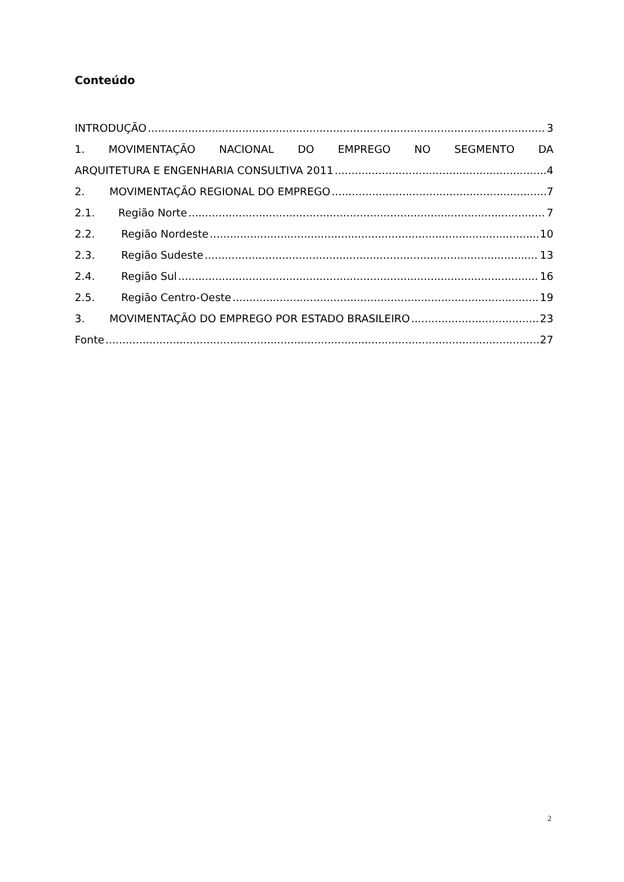Conteúdo
INTRODUÇÃO 3
1. MOVIMENTAÇÃO NACIONAL DO EMPREGO NO SEGMENTO DA
ARQUITETURA E ENGENHARIA CONSULTIVA 2011 4
2. MOVIMENTAÇÃO REGIONAL DO EMPREGO 7
2.1. Região Norte 7
2.2. Região Nordeste 10
2.3. Região Sudeste 13
2.4. Região Sul 16
2.5. Região Centro-Oeste 19
3. MOVIMENTAÇÃO DO EMPREGO POR ESTADO BRASILEIRO 23
Fonte 27
2